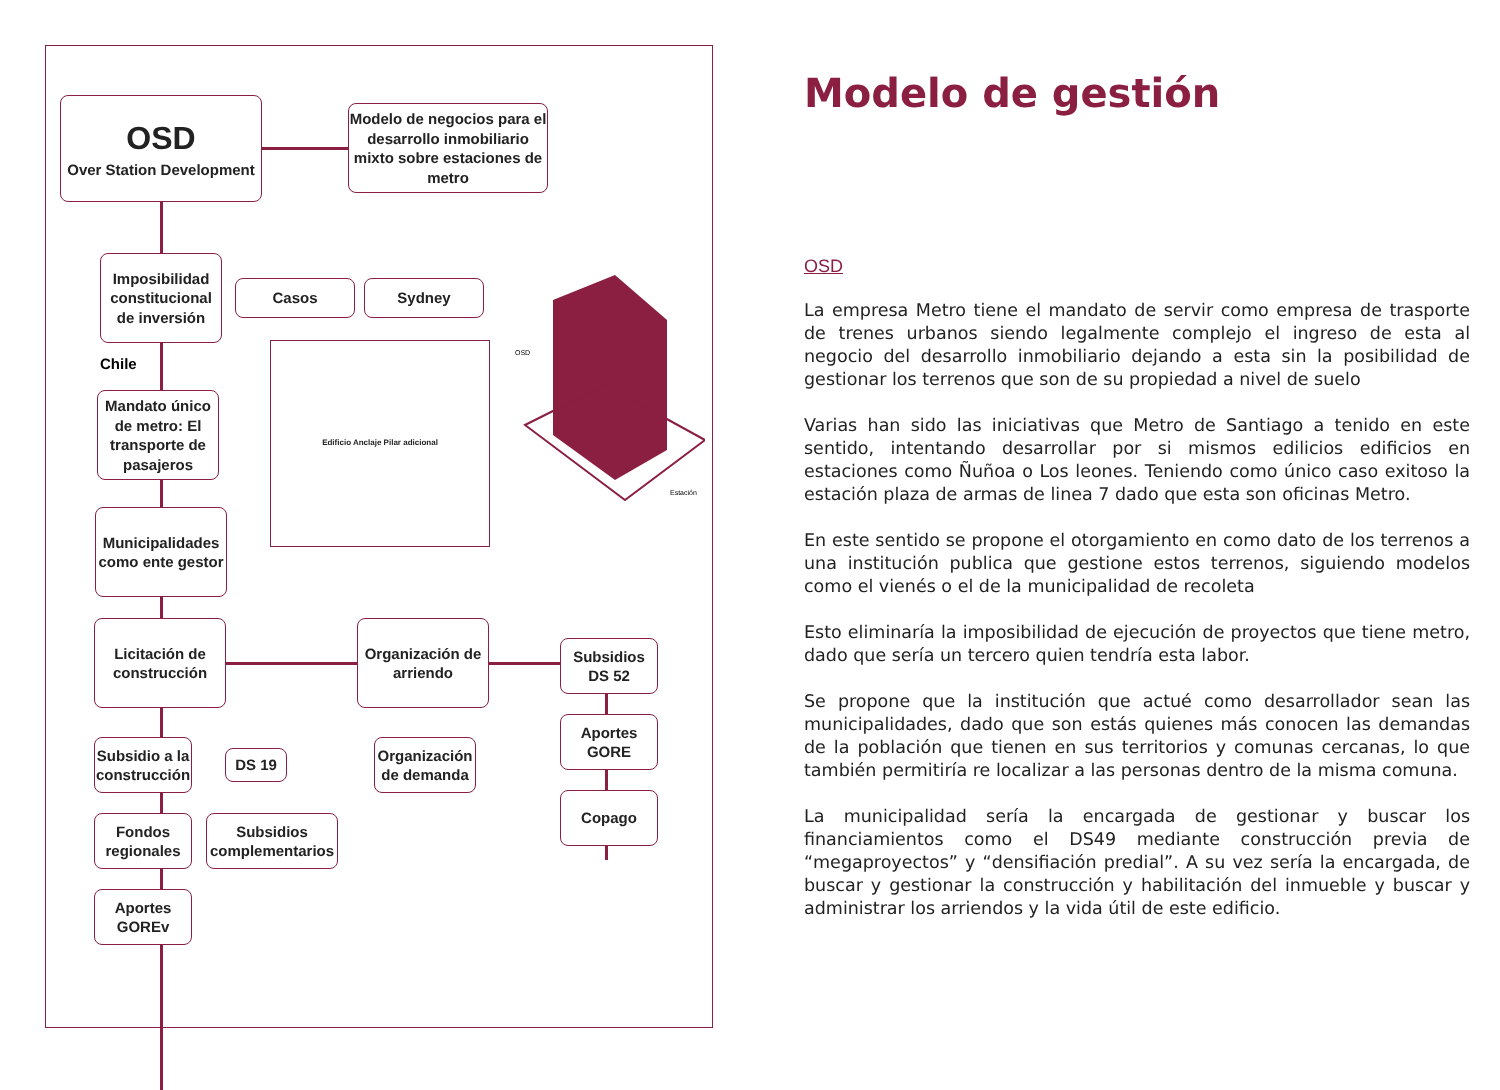OSD
Over Station Development
Modelo de negocios para el desarrollo inmobiliario mixto sobre estaciones de metro
Imposibilidad constitucional de inversión
Casos Sydney
Chile
Mandato único de metro: El transporte de pasajeros
Edificio Anclaje Pilar adicional
OSD
Estación
Municipalidades como ente gestor
Licitación de construcción
Organización de arriendo
Subsidios DS 52
Aportes GORE
Copago
Subsidio a la construcción
DS 19
Organización de demanda
Fondos regionales
Subsidios complementarios
Aportes GOREv
Modelo de gestión
OSD
La empresa Metro tiene el mandato de servir como empresa de trasporte de trenes urbanos siendo legalmente complejo el ingreso de esta al negocio del desarrollo inmobiliario dejando a esta sin la posibilidad de gestionar los terrenos que son de su propiedad a nivel de suelo
Varias han sido las iniciativas que Metro de Santiago a tenido en este sentido, intentando desarrollar por si mismos edilicios edificios en estaciones como Ñuñoa o Los leones. Teniendo como único caso exitoso la estación plaza de armas de linea 7 dado que esta son oficinas Metro.
En este sentido se propone el otorgamiento en como dato de los terrenos a una institución publica que gestione estos terrenos, siguiendo modelos como el vienés o el de la municipalidad de recoleta
Esto eliminaría la imposibilidad de ejecución de proyectos que tiene metro, dado que sería un tercero quien tendría esta labor.
Se propone que la institución que actué como desarrollador sean las municipalidades, dado que son estás quienes más conocen las demandas de la población que tienen en sus territorios y comunas cercanas, lo que también permitiría re localizar a las personas dentro de la misma comuna.
La municipalidad sería la encargada de gestionar y buscar los financiamientos como el DS49 mediante construcción previa de “megaproyectos” y “densifiación predial”. A su vez sería la encargada, de buscar y gestionar la construcción y habilitación del inmueble y buscar y administrar los arriendos y la vida útil de este edificio.